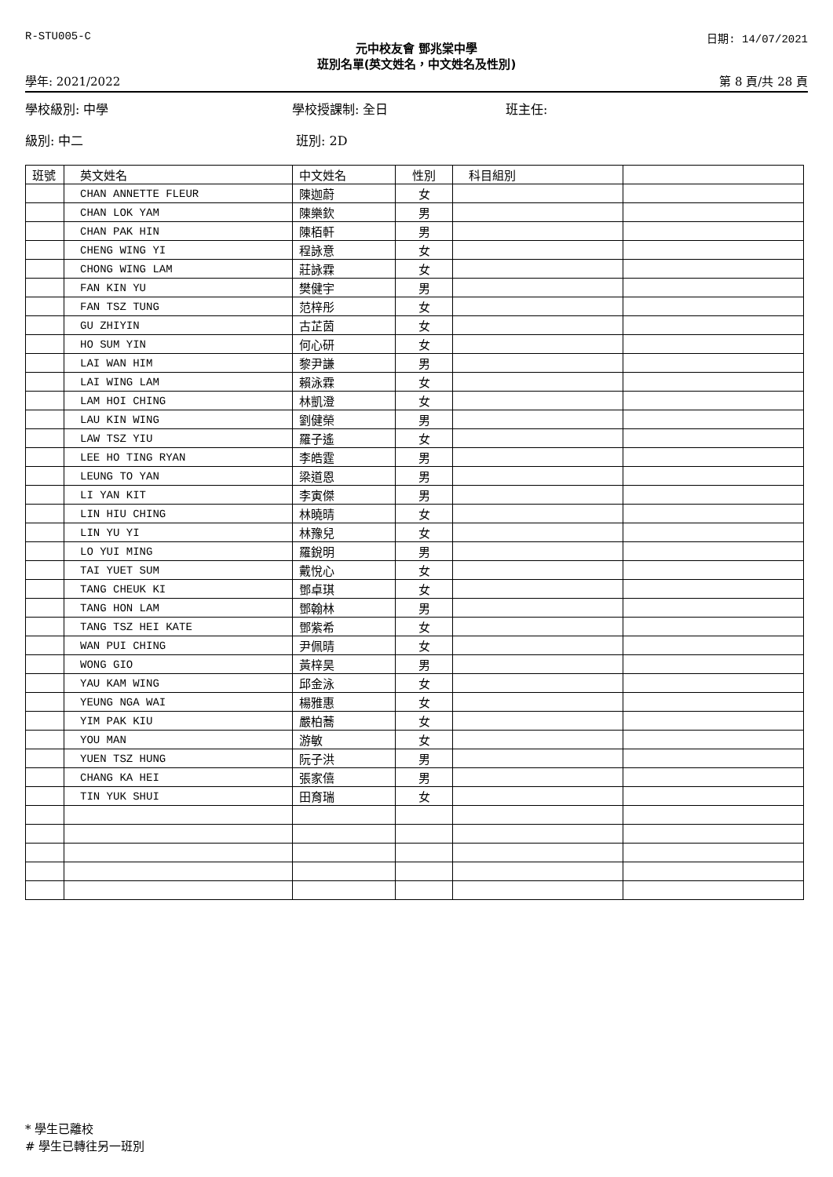R-STU005-C 日期: 14/07/2021
元中校友會 鄧兆棠中學
班別名單(英文姓名，中文姓名及性別)
學年: 2021/2022 第 8 頁/共 28 頁
學校級別: 中學 學校授課制: 全日 班主任:
級別: 中二 班別: 2D
| 班號 | 英文姓名 | 中文姓名 | 性別 | 科目組別 | |
| --- | --- | --- | --- | --- | --- |
| | CHAN ANNETTE FLEUR | 陳迦蔚 | 女 | | |
| | CHAN LOK YAM | 陳樂欽 | 男 | | |
| | CHAN PAK HIN | 陳栢軒 | 男 | | |
| | CHENG WING YI | 程詠意 | 女 | | |
| | CHONG WING LAM | 莊詠霖 | 女 | | |
| | FAN KIN YU | 樊健宇 | 男 | | |
| | FAN TSZ TUNG | 范梓彤 | 女 | | |
| | GU ZHIYIN | 古芷茵 | 女 | | |
| | HO SUM YIN | 何心研 | 女 | | |
| | LAI WAN HIM | 黎尹謙 | 男 | | |
| | LAI WING LAM | 賴泳霖 | 女 | | |
| | LAM HOI CHING | 林凱澄 | 女 | | |
| | LAU KIN WING | 劉健榮 | 男 | | |
| | LAW TSZ YIU | 羅子遙 | 女 | | |
| | LEE HO TING RYAN | 李皓霆 | 男 | | |
| | LEUNG TO YAN | 梁道恩 | 男 | | |
| | LI YAN KIT | 李寅傑 | 男 | | |
| | LIN HIU CHING | 林曉晴 | 女 | | |
| | LIN YU YI | 林豫兒 | 女 | | |
| | LO YUI MING | 羅銳明 | 男 | | |
| | TAI YUET SUM | 戴悅心 | 女 | | |
| | TANG CHEUK KI | 鄧卓琪 | 女 | | |
| | TANG HON LAM | 鄧翰林 | 男 | | |
| | TANG TSZ HEI KATE | 鄧紫希 | 女 | | |
| | WAN PUI CHING | 尹佩晴 | 女 | | |
| | WONG GIO | 黃梓昊 | 男 | | |
| | YAU KAM WING | 邱金泳 | 女 | | |
| | YEUNG NGA WAI | 楊雅惠 | 女 | | |
| | YIM PAK KIU | 嚴柏蕎 | 女 | | |
| | YOU MAN | 游敏 | 女 | | |
| | YUEN TSZ HUNG | 阮子洪 | 男 | | |
| | CHANG KA HEI | 張家僖 | 男 | | |
| | TIN YUK SHUI | 田育瑞 | 女 | | |
* 學生已離校
# 學生已轉往另一班別